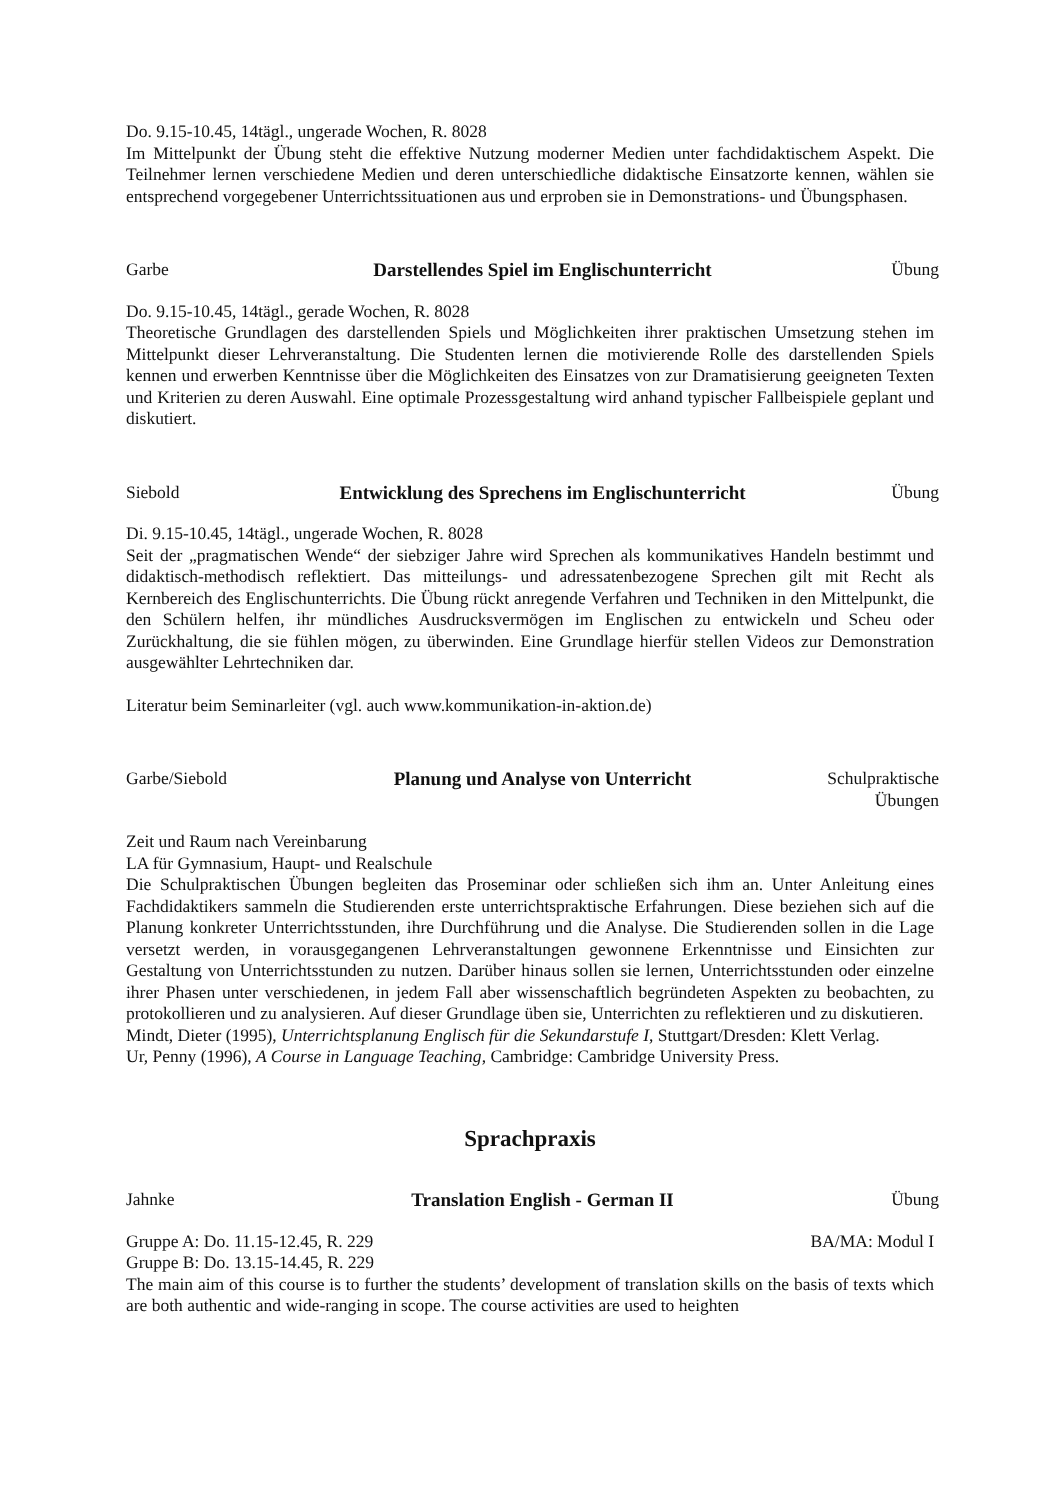Do. 9.15-10.45, 14tägl., ungerade Wochen, R. 8028
Im Mittelpunkt der Übung steht die effektive Nutzung moderner Medien unter fachdidaktischem Aspekt. Die Teilnehmer lernen verschiedene Medien und deren unterschiedliche didaktische Einsatzorte kennen, wählen sie entsprechend vorgegebener Unterrichtssituationen aus und erproben sie in Demonstrations- und Übungsphasen.
Garbe Darstellendes Spiel im Englischunterricht Übung
Do. 9.15-10.45, 14tägl., gerade Wochen, R. 8028
Theoretische Grundlagen des darstellenden Spiels und Möglichkeiten ihrer praktischen Umsetzung stehen im Mittelpunkt dieser Lehrveranstaltung. Die Studenten lernen die motivierende Rolle des darstellenden Spiels kennen und erwerben Kenntnisse über die Möglichkeiten des Einsatzes von zur Dramatisierung geeigneten Texten und Kriterien zu deren Auswahl. Eine optimale Prozessgestaltung wird anhand typischer Fallbeispiele geplant und diskutiert.
Siebold Entwicklung des Sprechens im Englischunterricht Übung
Di. 9.15-10.45, 14tägl., ungerade Wochen, R. 8028
Seit der „pragmatischen Wende“ der siebziger Jahre wird Sprechen als kommunikatives Handeln bestimmt und didaktisch-methodisch reflektiert. Das mitteilungs- und adressatenbezogene Sprechen gilt mit Recht als Kernbereich des Englischunterrichts. Die Übung rückt anregende Verfahren und Techniken in den Mittelpunkt, die den Schülern helfen, ihr mündliches Ausdrucksvermögen im Englischen zu entwickeln und Scheu oder Zurückhaltung, die sie fühlen mögen, zu überwinden. Eine Grundlage hierfür stellen Videos zur Demonstration ausgewählter Lehrtechniken dar.
Literatur beim Seminarleiter (vgl. auch www.kommunikation-in-aktion.de)
Garbe/Siebold Planung und Analyse von Unterricht Schulpraktische Übungen
Zeit und Raum nach Vereinbarung
LA für Gymnasium, Haupt- und Realschule
Die Schulpraktischen Übungen begleiten das Proseminar oder schließen sich ihm an. Unter Anleitung eines Fachdidaktikers sammeln die Studierenden erste unterrichtspraktische Erfahrungen. Diese beziehen sich auf die Planung konkreter Unterrichtsstunden, ihre Durchführung und die Analyse. Die Studierenden sollen in die Lage versetzt werden, in vorausgegangenen Lehrveranstaltungen gewonnene Erkenntnisse und Einsichten zur Gestaltung von Unterrichtsstunden zu nutzen. Darüber hinaus sollen sie lernen, Unterrichtsstunden oder einzelne ihrer Phasen unter verschiedenen, in jedem Fall aber wissenschaftlich begründeten Aspekten zu beobachten, zu protokollieren und zu analysieren. Auf dieser Grundlage üben sie, Unterrichten zu reflektieren und zu diskutieren.
Mindt, Dieter (1995), Unterrichtsplanung Englisch für die Sekundarstufe I, Stuttgart/Dresden: Klett Verlag.
Ur, Penny (1996), A Course in Language Teaching, Cambridge: Cambridge University Press.
Sprachpraxis
Jahnke Translation English - German II Übung
Gruppe A: Do. 11.15-12.45, R. 229 BA/MA: Modul I
Gruppe B: Do. 13.15-14.45, R. 229
The main aim of this course is to further the students’ development of translation skills on the basis of texts which are both authentic and wide-ranging in scope. The course activities are used to heighten